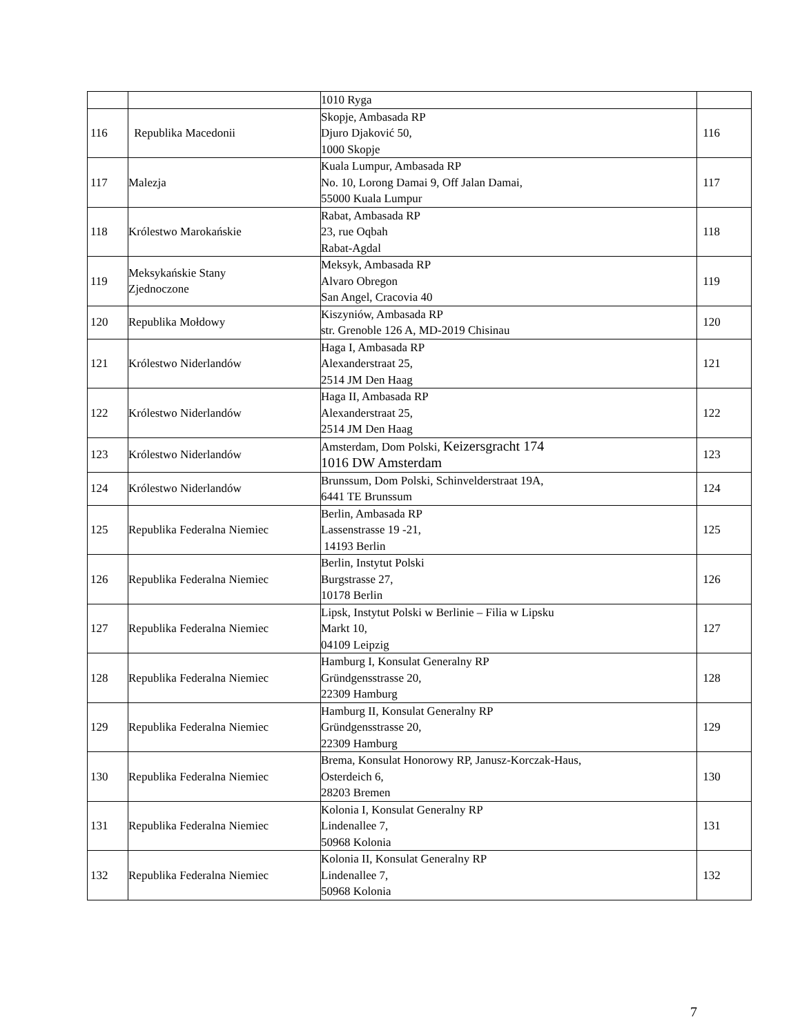| | | 1010 Ryga | |
| 116 | Republika Macedonii | Skopje, Ambasada RP Djuro Djaković 50, 1000 Skopje | 116 |
| 117 | Malezja | Kuala Lumpur, Ambasada RP No. 10, Lorong Damai 9, Off Jalan Damai, 55000 Kuala Lumpur | 117 |
| 118 | Królestwo Marokańskie | Rabat, Ambasada RP 23, rue Oqbah Rabat-Agdal | 118 |
| 119 | Meksykańskie Stany Zjednoczone | Meksyk, Ambasada RP Alvaro Obregon San Angel, Cracovia 40 | 119 |
| 120 | Republika Mołdowy | Kiszyniów, Ambasada RP str. Grenoble 126 A, MD-2019 Chisinau | 120 |
| 121 | Królestwo Niderlandów | Haga I, Ambasada RP Alexanderstraat 25, 2514 JM Den Haag | 121 |
| 122 | Królestwo Niderlandów | Haga II, Ambasada RP Alexanderstraat 25, 2514 JM Den Haag | 122 |
| 123 | Królestwo Niderlandów | Amsterdam, Dom Polski, Keizersgracht 174 1016 DW Amsterdam | 123 |
| 124 | Królestwo Niderlandów | Brunssum, Dom Polski, Schinvelderstraat 19A, 6441 TE Brunssum | 124 |
| 125 | Republika Federalna Niemiec | Berlin, Ambasada RP Lassenstrasse 19 -21, 14193 Berlin | 125 |
| 126 | Republika Federalna Niemiec | Berlin, Instytut Polski Burgstrasse 27, 10178 Berlin | 126 |
| 127 | Republika Federalna Niemiec | Lipsk, Instytut Polski w Berlinie – Filia w Lipsku Markt 10, 04109 Leipzig | 127 |
| 128 | Republika Federalna Niemiec | Hamburg I, Konsulat Generalny RP Gründgensstrasse 20, 22309 Hamburg | 128 |
| 129 | Republika Federalna Niemiec | Hamburg II, Konsulat Generalny RP Gründgensstrasse 20, 22309 Hamburg | 129 |
| 130 | Republika Federalna Niemiec | Brema, Konsulat Honorowy RP, Janusz-Korczak-Haus, Osterdeich 6, 28203 Bremen | 130 |
| 131 | Republika Federalna Niemiec | Kolonia I, Konsulat Generalny RP Lindenallee 7, 50968 Kolonia | 131 |
| 132 | Republika Federalna Niemiec | Kolonia II, Konsulat Generalny RP Lindenallee 7, 50968 Kolonia | 132 |
7